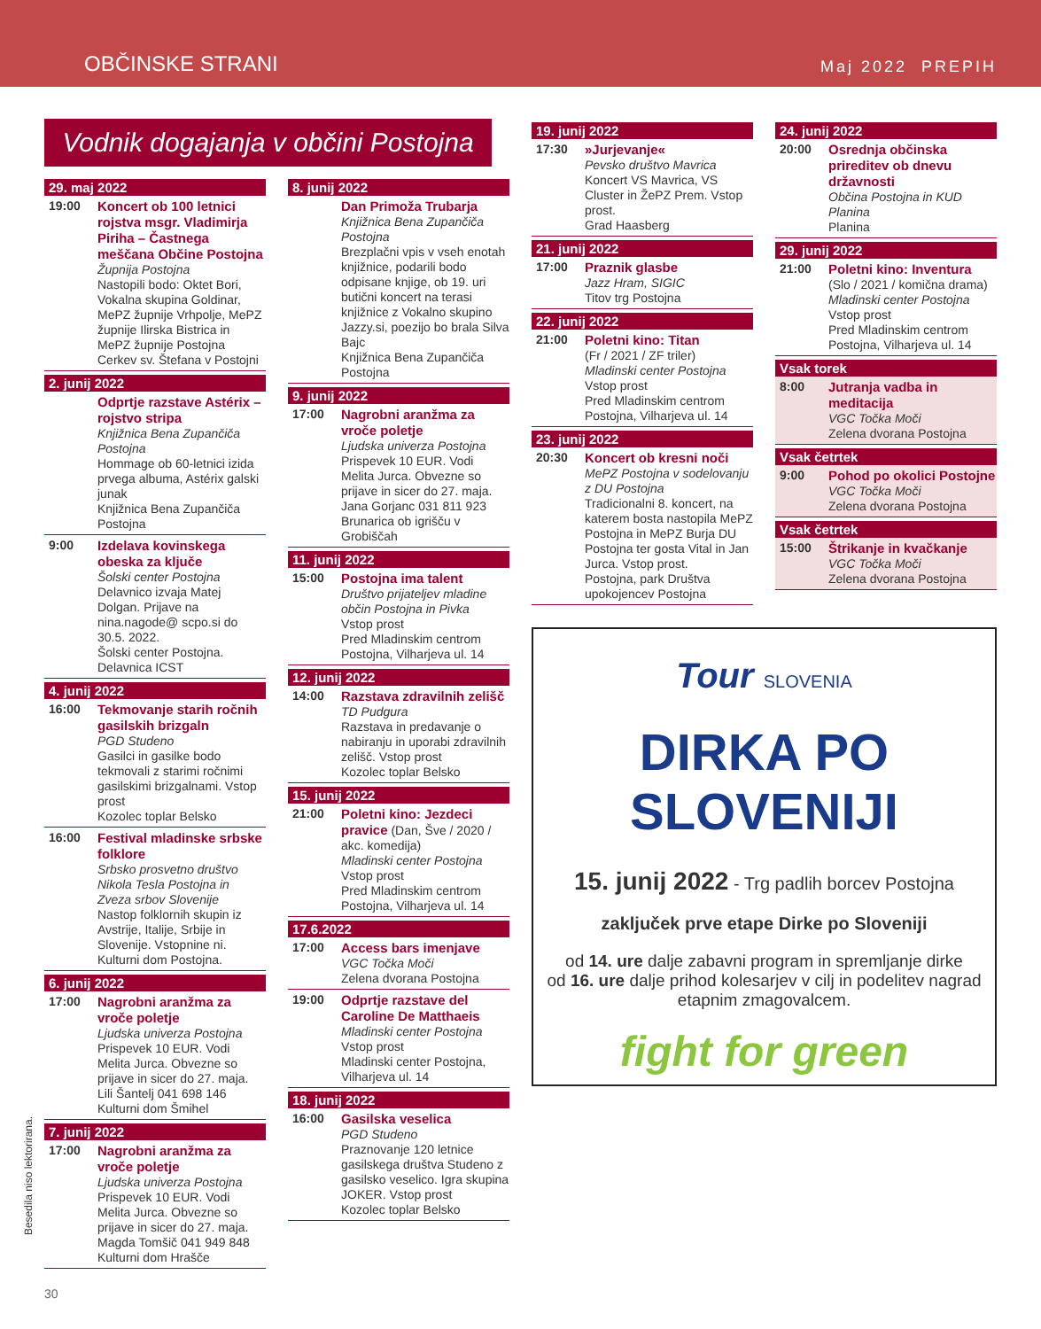OBČINSKE STRANI Maj 2022 PREPIH
Vodnik dogajanja v občini Postojna
29. maj 2022
19:00
Koncert ob 100 letnici rojstva msgr. Vladimirja Piriha – Častnega meščana Občine Postojna
Župnija Postojna
Nastopili bodo: Oktet Bori, Vokalna skupina Goldinar, MePZ župnije Vrhpolje, MePZ župnije Ilirska Bistrica in MePZ župnije Postojna
Cerkev sv. Štefana v Postojni
2. junij 2022
Odprtje razstave Astérix – rojstvo stripa
Knjižnica Bena Zupančiča Postojna
Hommage ob 60-letnici izida prvega albuma, Astérix galski junak
Knjižnica Bena Zupančiča Postojna
9:00
Izdelava kovinskega obeska za ključe
Šolski center Postojna
Delavnico izvaja Matej Dolgan. Prijave na nina.nagode@ scpo.si do 30.5. 2022.
Šolski center Postojna. Delavnica ICST
4. junij 2022
16:00
Tekmovanje starih ročnih gasilskih brizgaln
PGD Studeno
Gasilci in gasilke bodo tekmovali z starimi ročnimi gasilskimi brizgalnami. Vstop prost
Kozolec toplar Belsko
16:00
Festival mladinske srbske folklore
Srbsko prosvetno društvo Nikola Tesla Postojna in Zveza srbov Slovenije
Nastop folklornih skupin iz Avstrije, Italije, Srbije in Slovenije. Vstopnine ni.
Kulturni dom Postojna.
6. junij 2022
17:00
Nagrobni aranžma za vroče poletje
Ljudska univerza Postojna
Prispevek 10 EUR. Vodi Melita Jurca. Obvezne so prijave in sicer do 27. maja. Lili Šantelj 041 698 146
Kulturni dom Šmihel
7. junij 2022
17:00
Nagrobni aranžma za vroče poletje
Ljudska univerza Postojna
Prispevek 10 EUR. Vodi Melita Jurca. Obvezne so prijave in sicer do 27. maja. Magda Tomšič 041 949 848
Kulturni dom Hrašče
8. junij 2022
Dan Primoža Trubarja
Knjižnica Bena Zupančiča Postojna
Brezplačni vpis v vseh enotah knjižnice, podarili bodo odpisane knjige, ob 19. uri butični koncert na terasi knjižnice z Vokalno skupino Jazzy.si, poezijo bo brala Silva Bajc
Knjižnica Bena Zupančiča Postojna
9. junij 2022
17:00
Nagrobni aranžma za vroče poletje
Ljudska univerza Postojna
Prispevek 10 EUR. Vodi Melita Jurca. Obvezne so prijave in sicer do 27. maja. Jana Gorjanc 031 811 923
Brunarica ob igrišču v Grobiščah
11. junij 2022
15:00
Postojna ima talent
Društvo prijateljev mladine občin Postojna in Pivka
Vstop prost
Pred Mladinskim centrom Postojna, Vilharjeva ul. 14
12. junij 2022
14:00
Razstava zdravilnih zelišč
TD Pudgura
Razstava in predavanje o nabiranju in uporabi zdravilnih zelišč. Vstop prost
Kozolec toplar Belsko
15. junij 2022
21:00
Poletni kino: Jezdeci pravice (Dan, Šve / 2020 / akc. komedija)
Mladinski center Postojna
Vstop prost
Pred Mladinskim centrom Postojna, Vilharjeva ul. 14
17.6.2022
17:00
Access bars imenjave
VGC Točka Moči
Zelena dvorana Postojna
19:00
Odprtje razstave del Caroline De Matthaeis
Mladinski center Postojna
Vstop prost
Mladinski center Postojna, Vilharjeva ul. 14
18. junij 2022
16:00
Gasilska veselica
PGD Studeno
Praznovanje 120 letnice gasilskega društva Studeno z gasilsko veselico. Igra skupina JOKER. Vstop prost
Kozolec toplar Belsko
19. junij 2022
17:30
»Jurjevanje«
Pevsko društvo Mavrica
Koncert VS Mavrica, VS Cluster in ŽePZ Prem. Vstop prost.
Grad Haasberg
21. junij 2022
17:00
Praznik glasbe
Jazz Hram, SIGIC
Titov trg Postojna
22. junij 2022
21:00
Poletni kino: Titan
(Fr / 2021 / ZF triler)
Mladinski center Postojna
Vstop prost
Pred Mladinskim centrom Postojna, Vilharjeva ul. 14
23. junij 2022
20:30
Koncert ob kresni noči
MePZ Postojna v sodelovanju z DU Postojna
Tradicionalni 8. koncert, na katerem bosta nastopila MePZ Postojna in MePZ Burja DU Postojna ter gosta Vital in Jan Jurca. Vstop prost.
Postojna, park Društva upokojencev Postojna
24. junij 2022
20:00
Osrednja občinska prireditev ob dnevu državnosti
Občina Postojna in KUD Planina
Planina
29. junij 2022
21:00
Poletni kino: Inventura
(Slo / 2021 / komična drama)
Mladinski center Postojna
Vstop prost
Pred Mladinskim centrom Postojna, Vilharjeva ul. 14
Vsak torek
8:00
Jutranja vadba in meditacija
VGC Točka Moči
Zelena dvorana Postojna
Vsak četrtek
9:00
Pohod po okolici Postojne
VGC Točka Moči
Zelena dvorana Postojna
Vsak četrtek
15:00
Štrikanje in kvačkanje
VGC Točka Moči
Zelena dvorana Postojna
Tour SLOVENIA
DIRKA PO
SLOVENIJI
15. junij 2022 - Trg padlih borcev Postojna
zaključek prve etape Dirke po Sloveniji
od 14. ure dalje zabavni program in spremljanje dirke
od 16. ure dalje prihod kolesarjev v cilj in podelitev nagrad etapnim zmagovalcem.
fight for green
Besedila niso lektorirana.
30